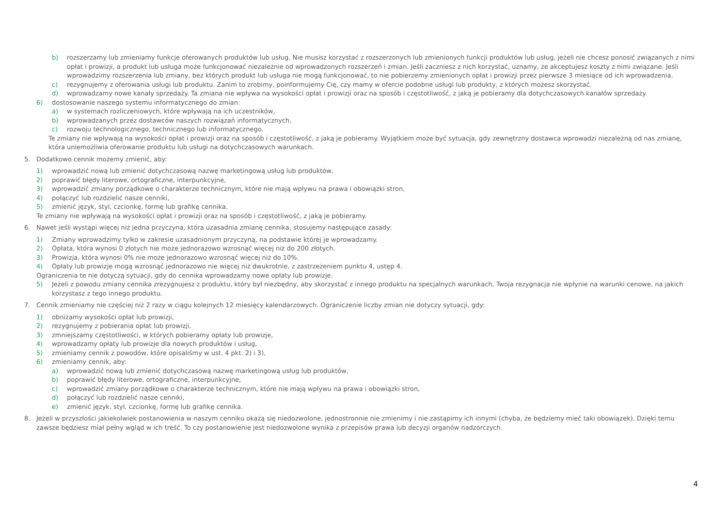b) rozszerzamy lub zmieniamy funkcje oferowanych produktów lub usług. Nie musisz korzystać z rozszerzonych lub zmienionych funkcji produktów lub usług, jeżeli nie chcesz ponosić związanych z nimi opłat i prowizji, a produkt lub usługa może funkcjonować niezależnie od wprowadzonych rozszerzeń i zmian. Jeśli zaczniesz z nich korzystać, uznamy, że akceptujesz koszty z nimi związane. Jeśli wprowadzimy rozszerzenia lub zmiany, bez których produkt lub usługa nie mogą funkcjonować, to nie pobierzemy zmienionych opłat i prowizji przez pierwsze 3 miesiące od ich wprowadzenia.
c) rezygnujemy z oferowania usługi lub produktu. Zanim to zrobimy, poinformujemy Cię, czy mamy w ofercie podobne usługi lub produkty, z których możesz skorzystać.
d) wprowadzamy nowe kanały sprzedaży. Ta zmiana nie wpływa na wysokości opłat i prowizji oraz na sposób i częstotliwość, z jaką je pobieramy dla dotychczasowych kanałów sprzedaży.
6) dostosowanie naszego systemu informatycznego do zmian:
a) w systemach rozliczeniowych, które wpływają na ich uczestników,
b) wprowadzanych przez dostawców naszych rozwiązań informatycznych,
c) rozwoju technologicznego, technicznego lub informatycznego.
Te zmiany nie wpływają na wysokości opłat i prowizji oraz na sposób i częstotliwość, z jaką je pobieramy. Wyjątkiem może być sytuacja, gdy zewnętrzny dostawca wprowadzi niezależną od nas zmianę, która uniemożliwia oferowanie produktu lub usługi na dotychczasowych warunkach.
5. Dodatkowo cennik możemy zmienić, aby:
1) wprowadzić nową lub zmienić dotychczasową nazwę marketingową usług lub produktów,
2) poprawić błędy literowe, ortograficzne, interpunkcyjne,
3) wprowadzić zmiany porządkowe o charakterze technicznym, które nie mają wpływu na prawa i obowiązki stron,
4) połączyć lub rozdzielić nasze cenniki,
5) zmienić język, styl, czcionkę, formę lub grafikę cennika.
Te zmiany nie wpływają na wysokości opłat i prowizji oraz na sposób i częstotliwość, z jaką je pobieramy.
6. Nawet jeśli wystąpi więcej niż jedna przyczyna, która uzasadnia zmianę cennika, stosujemy następujące zasady:
1) Zmiany wprowadzimy tylko w zakresie uzasadnionym przyczyną, na podstawie której je wprowadzamy.
2) Opłata, która wynosi 0 złotych nie może jednorazowo wzrosnąć więcej niż do 200 złotych.
3) Prowizja, która wynosi 0% nie może jednorazowo wzrosnąć więcej niż do 10%.
4) Opłaty lub prowizje mogą wzrosnąć jednorazowo nie więcej niż dwukrotnie, z zastrzeżeniem punktu 4, ustęp 4.
Ograniczenia te nie dotyczą sytuacji, gdy do cennika wprowadzamy nowe opłaty lub prowizje.
5) Jeżeli z powodu zmiany cennika zrezygnujesz z produktu, który był niezbędny, aby skorzystać z innego produktu na specjalnych warunkach, Twoja rezygnacja nie wpłynie na warunki cenowe, na jakich korzystasz z tego innego produktu.
7. Cennik zmieniamy nie częściej niż 2 razy w ciągu kolejnych 12 miesięcy kalendarzowych. Ograniczenie liczby zmian nie dotyczy sytuacji, gdy:
1) obniżamy wysokości opłat lub prowizji,
2) rezygnujemy z pobierania opłat lub prowizji,
3) zmniejszamy częstotliwości, w których pobieramy opłaty lub prowizje,
4) wprowadzamy opłaty lub prowizje dla nowych produktów i usług,
5) zmieniamy cennik z powodów, które opisaliśmy w ust. 4 pkt. 2) i 3),
6) zmieniamy cennik, aby:
a) wprowadzić nową lub zmienić dotychczasową nazwę marketingową usług lub produktów,
b) poprawić błędy literowe, ortograficzne, interpunkcyjne,
c) wprowadzić zmiany porządkowe o charakterze technicznym, które nie mają wpływu na prawa i obowiązki stron,
d) połączyć lub rozdzielić nasze cenniki,
e) zmienić język, styl, czcionkę, formę lub grafikę cennika.
8. Jeżeli w przyszłości jakiekolwiek postanowienia w naszym cenniku okażą się niedozwolone, jednostronnie nie zmienimy i nie zastąpimy ich innymi (chyba, że będziemy mieć taki obowiązek). Dzięki temu zawsze będziesz miał pełny wgląd w ich treść. To czy postanowienie jest niedozwolone wynika z przepisów prawa lub decyzji organów nadzorczych.
4